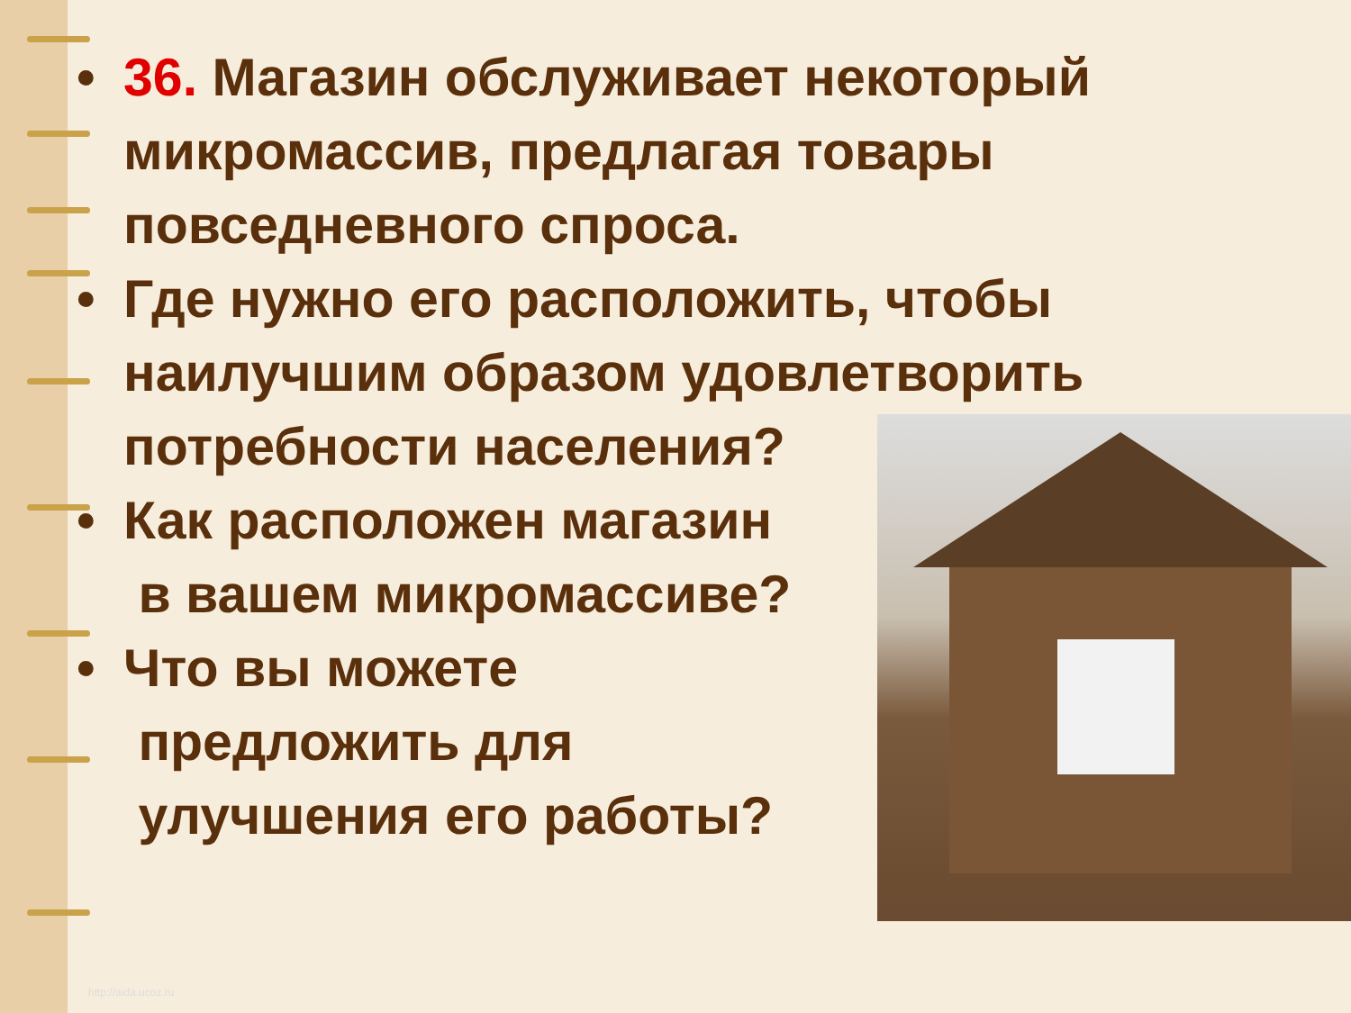• 36. Магазин обслуживает некоторый
микромассив, предлагая товары
повседневного спроса.
• Где нужно его расположить, чтобы
наилучшим образом удовлетворить
потребности населения?
• Как расположен магазин
в вашем микромассиве?
• Что вы можете
предложить для
улучшения его работы?
http://aida.ucoz.ru